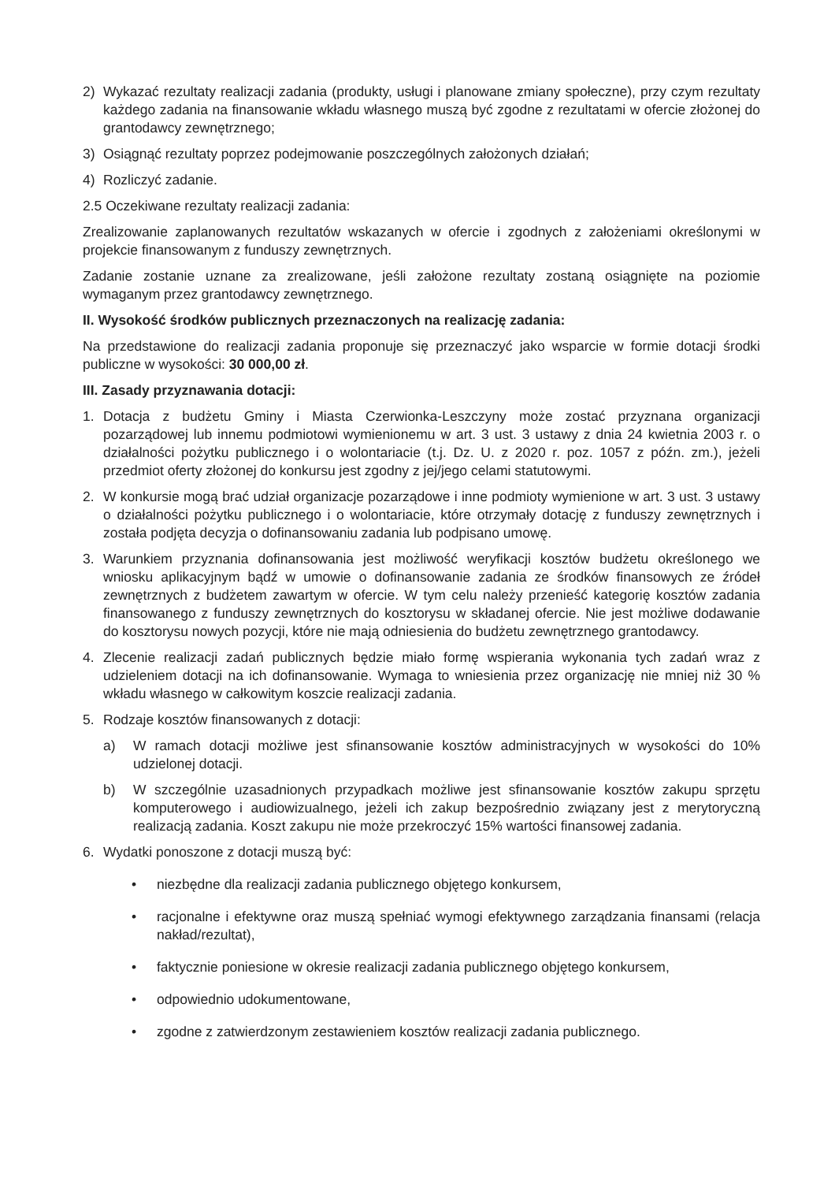2) Wykazać rezultaty realizacji zadania (produkty, usługi i planowane zmiany społeczne), przy czym rezultaty każdego zadania na finansowanie wkładu własnego muszą być zgodne z rezultatami w ofercie złożonej do grantodawcy zewnętrznego;
3) Osiągnąć rezultaty poprzez podejmowanie poszczególnych założonych działań;
4) Rozliczyć zadanie.
2.5 Oczekiwane rezultaty realizacji zadania:
Zrealizowanie zaplanowanych rezultatów wskazanych w ofercie i zgodnych z założeniami określonymi w projekcie finansowanym z funduszy zewnętrznych.
Zadanie zostanie uznane za zrealizowane, jeśli założone rezultaty zostaną osiągnięte na poziomie wymaganym przez grantodawcy zewnętrznego.
II. Wysokość środków publicznych przeznaczonych na realizację zadania:
Na przedstawione do realizacji zadania proponuje się przeznaczyć jako wsparcie w formie dotacji środki publiczne w wysokości: 30 000,00 zł.
III. Zasady przyznawania dotacji:
1. Dotacja z budżetu Gminy i Miasta Czerwionka-Leszczyny może zostać przyznana organizacji pozarządowej lub innemu podmiotowi wymienionemu w art. 3 ust. 3 ustawy z dnia 24 kwietnia 2003 r. o działalności pożytku publicznego i o wolontariacie (t.j. Dz. U. z 2020 r. poz. 1057 z późn. zm.), jeżeli przedmiot oferty złożonej do konkursu jest zgodny z jej/jego celami statutowymi.
2. W konkursie mogą brać udział organizacje pozarządowe i inne podmioty wymienione w art. 3 ust. 3 ustawy o działalności pożytku publicznego i o wolontariacie, które otrzymały dotację z funduszy zewnętrznych i została podjęta decyzja o dofinansowaniu zadania lub podpisano umowę.
3. Warunkiem przyznania dofinansowania jest możliwość weryfikacji kosztów budżetu określonego we wniosku aplikacyjnym bądź w umowie o dofinansowanie zadania ze środków finansowych ze źródeł zewnętrznych z budżetem zawartym w ofercie. W tym celu należy przenieść kategorię kosztów zadania finansowanego z funduszy zewnętrznych do kosztorysu w składanej ofercie. Nie jest możliwe dodawanie do kosztorysu nowych pozycji, które nie mają odniesienia do budżetu zewnętrznego grantodawcy.
4. Zlecenie realizacji zadań publicznych będzie miało formę wspierania wykonania tych zadań wraz z udzieleniem dotacji na ich dofinansowanie. Wymaga to wniesienia przez organizację nie mniej niż 30 % wkładu własnego w całkowitym koszcie realizacji zadania.
5. Rodzaje kosztów finansowanych z dotacji:
a) W ramach dotacji możliwe jest sfinansowanie kosztów administracyjnych w wysokości do 10% udzielonej dotacji.
b) W szczególnie uzasadnionych przypadkach możliwe jest sfinansowanie kosztów zakupu sprzętu komputerowego i audiowizualnego, jeżeli ich zakup bezpośrednio związany jest z merytoryczną realizacją zadania. Koszt zakupu nie może przekroczyć 15% wartości finansowej zadania.
6. Wydatki ponoszone z dotacji muszą być:
• niezbędne dla realizacji zadania publicznego objętego konkursem,
• racjonalne i efektywne oraz muszą spełniać wymogi efektywnego zarządzania finansami (relacja nakład/rezultat),
• faktycznie poniesione w okresie realizacji zadania publicznego objętego konkursem,
• odpowiednio udokumentowane,
• zgodne z zatwierdzonym zestawieniem kosztów realizacji zadania publicznego.